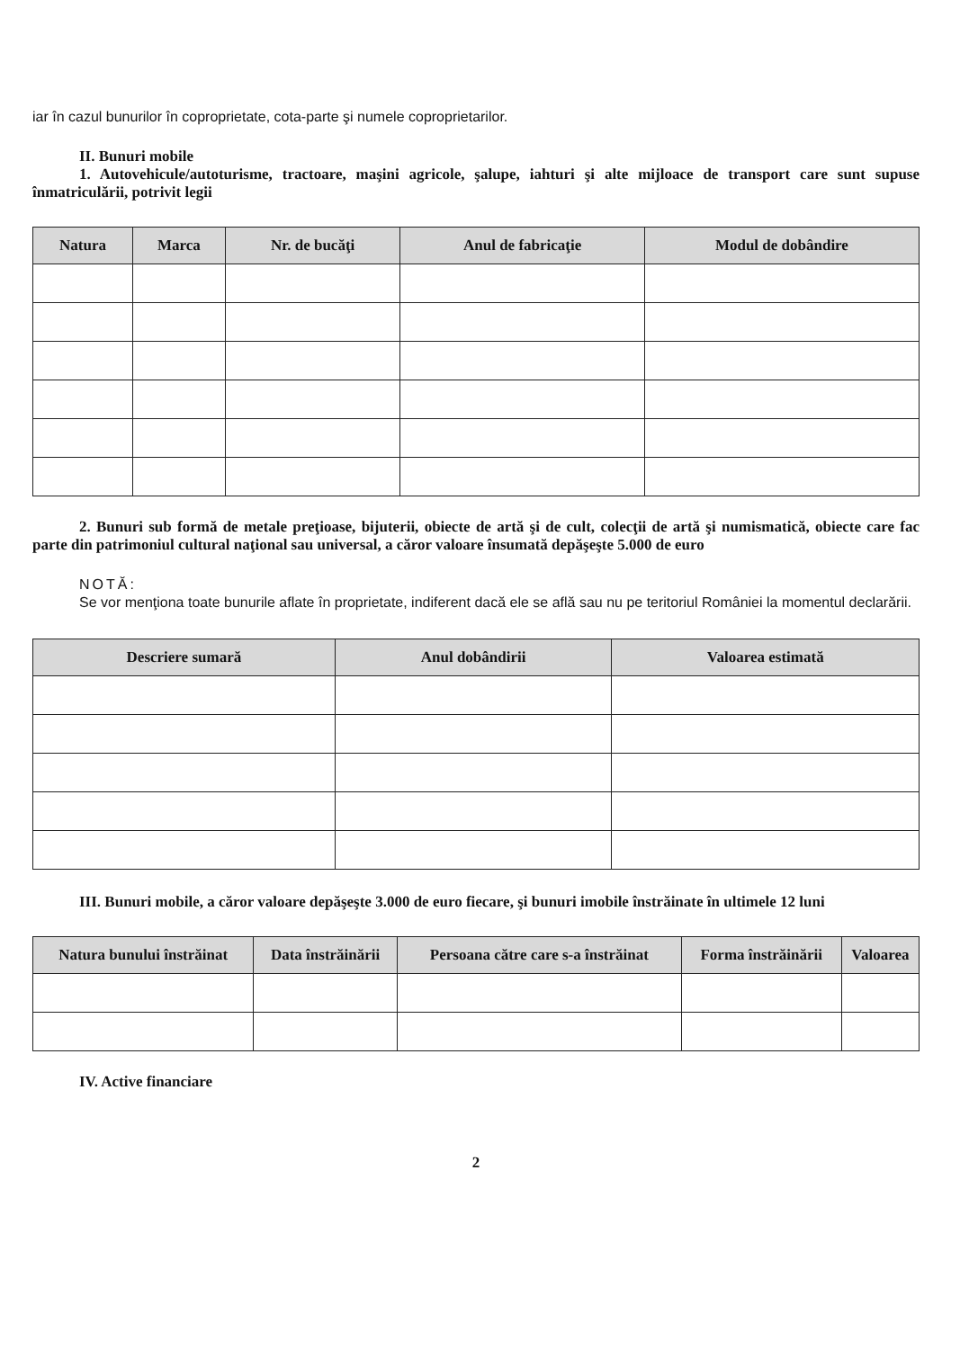iar în cazul bunurilor în coproprietate, cota-parte şi numele coproprietarilor.
II. Bunuri mobile
1. Autovehicule/autoturisme, tractoare, maşini agricole, şalupe, iahturi şi alte mijloace de transport care sunt supuse înmatriculării, potrivit legii
| Natura | Marca | Nr. de bucăţi | Anul de fabricaţie | Modul de dobândire |
| --- | --- | --- | --- | --- |
2. Bunuri sub formă de metale preţioase, bijuterii, obiecte de artă şi de cult, colecţii de artă şi numismatică, obiecte care fac parte din patrimoniul cultural naţional sau universal, a căror valoare însumată depăşeşte 5.000 de euro
NOTĂ:
Se vor menţiona toate bunurile aflate în proprietate, indiferent dacă ele se află sau nu pe teritoriul României la momentul declarării.
| Descriere sumară | Anul dobândirii | Valoarea estimată |
| --- | --- | --- |
III. Bunuri mobile, a căror valoare depăşeşte 3.000 de euro fiecare, şi bunuri imobile înstrăinate în ultimele 12 luni
| Natura bunului înstrăinat | Data înstrăinării | Persoana către care s-a înstrăinat | Forma înstrăinării | Valoarea |
| --- | --- | --- | --- | --- |
IV. Active financiare
2